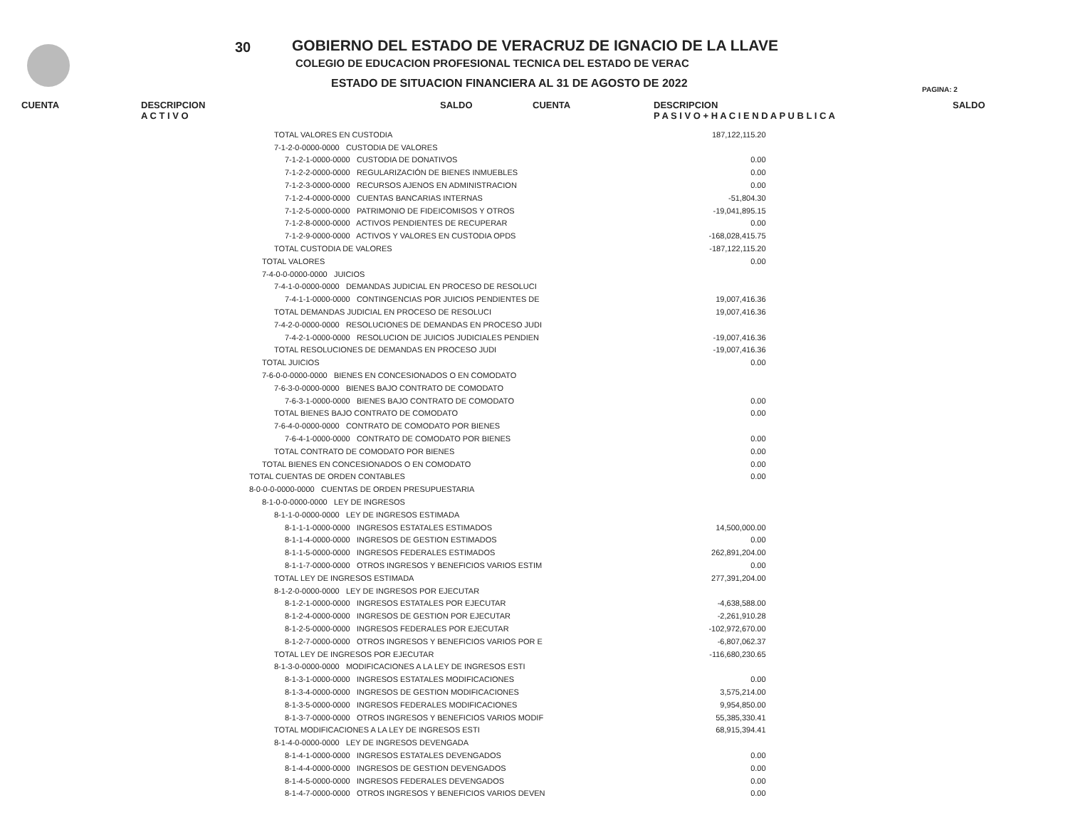30
GOBIERNO DEL ESTADO DE VERACRUZ DE IGNACIO DE LA LLAVE
COLEGIO DE EDUCACION PROFESIONAL TECNICA DEL ESTADO DE VERAC
ESTADO DE SITUACION FINANCIERA AL 31 DE AGOSTO DE 2022
PAGINA: 2
CUENTA DESCRIPCION
A C T I V O SALDO CUENTA DESCRIPCION
P A S I V O + H A C I E N D A P U B L I C A SALDO
| TOTAL VALORES EN CUSTODIA | 187,122,115.20 |
| 7-1-2-0-0000-0000 CUSTODIA DE VALORES | |
| 7-1-2-1-0000-0000 CUSTODIA DE DONATIVOS | 0.00 |
| 7-1-2-2-0000-0000 REGULARIZACIÓN DE BIENES INMUEBLES | 0.00 |
| 7-1-2-3-0000-0000 RECURSOS AJENOS EN ADMINISTRACION | 0.00 |
| 7-1-2-4-0000-0000 CUENTAS BANCARIAS INTERNAS | -51,804.30 |
| 7-1-2-5-0000-0000 PATRIMONIO DE FIDEICOMISOS Y OTROS | -19,041,895.15 |
| 7-1-2-8-0000-0000 ACTIVOS PENDIENTES DE RECUPERAR | 0.00 |
| 7-1-2-9-0000-0000 ACTIVOS Y VALORES EN CUSTODIA OPDS | -168,028,415.75 |
| TOTAL CUSTODIA DE VALORES | -187,122,115.20 |
| TOTAL VALORES | 0.00 |
| 7-4-0-0-0000-0000 JUICIOS | |
| 7-4-1-0-0000-0000 DEMANDAS JUDICIAL EN PROCESO DE RESOLUCI | |
| 7-4-1-1-0000-0000 CONTINGENCIAS POR JUICIOS PENDIENTES DE | 19,007,416.36 |
| TOTAL DEMANDAS JUDICIAL EN PROCESO DE RESOLUCI | 19,007,416.36 |
| 7-4-2-0-0000-0000 RESOLUCIONES DE DEMANDAS EN PROCESO JUDI | |
| 7-4-2-1-0000-0000 RESOLUCION DE JUICIOS JUDICIALES PENDIEN | -19,007,416.36 |
| TOTAL RESOLUCIONES DE DEMANDAS EN PROCESO JUDI | -19,007,416.36 |
| TOTAL JUICIOS | 0.00 |
| 7-6-0-0-0000-0000 BIENES EN CONCESIONADOS O EN COMODATO | |
| 7-6-3-0-0000-0000 BIENES BAJO CONTRATO DE COMODATO | |
| 7-6-3-1-0000-0000 BIENES BAJO CONTRATO DE COMODATO | 0.00 |
| TOTAL BIENES BAJO CONTRATO DE COMODATO | 0.00 |
| 7-6-4-0-0000-0000 CONTRATO DE COMODATO POR BIENES | |
| 7-6-4-1-0000-0000 CONTRATO DE COMODATO POR BIENES | 0.00 |
| TOTAL CONTRATO DE COMODATO POR BIENES | 0.00 |
| TOTAL BIENES EN CONCESIONADOS O EN COMODATO | 0.00 |
| TOTAL CUENTAS DE ORDEN CONTABLES | 0.00 |
| 8-0-0-0-0000-0000 CUENTAS DE ORDEN PRESUPUESTARIA | |
| 8-1-0-0-0000-0000 LEY DE INGRESOS | |
| 8-1-1-0-0000-0000 LEY DE INGRESOS ESTIMADA | |
| 8-1-1-1-0000-0000 INGRESOS ESTATALES ESTIMADOS | 14,500,000.00 |
| 8-1-1-4-0000-0000 INGRESOS DE GESTION ESTIMADOS | 0.00 |
| 8-1-1-5-0000-0000 INGRESOS FEDERALES ESTIMADOS | 262,891,204.00 |
| 8-1-1-7-0000-0000 OTROS INGRESOS Y BENEFICIOS VARIOS ESTIM | 0.00 |
| TOTAL LEY DE INGRESOS ESTIMADA | 277,391,204.00 |
| 8-1-2-0-0000-0000 LEY DE INGRESOS POR EJECUTAR | |
| 8-1-2-1-0000-0000 INGRESOS ESTATALES POR EJECUTAR | -4,638,588.00 |
| 8-1-2-4-0000-0000 INGRESOS DE GESTION POR EJECUTAR | -2,261,910.28 |
| 8-1-2-5-0000-0000 INGRESOS FEDERALES POR EJECUTAR | -102,972,670.00 |
| 8-1-2-7-0000-0000 OTROS INGRESOS Y BENEFICIOS VARIOS POR E | -6,807,062.37 |
| TOTAL LEY DE INGRESOS POR EJECUTAR | -116,680,230.65 |
| 8-1-3-0-0000-0000 MODIFICACIONES A LA LEY DE INGRESOS ESTI | |
| 8-1-3-1-0000-0000 INGRESOS ESTATALES MODIFICACIONES | 0.00 |
| 8-1-3-4-0000-0000 INGRESOS DE GESTION MODIFICACIONES | 3,575,214.00 |
| 8-1-3-5-0000-0000 INGRESOS FEDERALES MODIFICACIONES | 9,954,850.00 |
| 8-1-3-7-0000-0000 OTROS INGRESOS Y BENEFICIOS VARIOS MODIF | 55,385,330.41 |
| TOTAL MODIFICACIONES A LA LEY DE INGRESOS ESTI | 68,915,394.41 |
| 8-1-4-0-0000-0000 LEY DE INGRESOS DEVENGADA | |
| 8-1-4-1-0000-0000 INGRESOS ESTATALES DEVENGADOS | 0.00 |
| 8-1-4-4-0000-0000 INGRESOS DE GESTION DEVENGADOS | 0.00 |
| 8-1-4-5-0000-0000 INGRESOS FEDERALES DEVENGADOS | 0.00 |
| 8-1-4-7-0000-0000 OTROS INGRESOS Y BENEFICIOS VARIOS DEVEN | 0.00 |